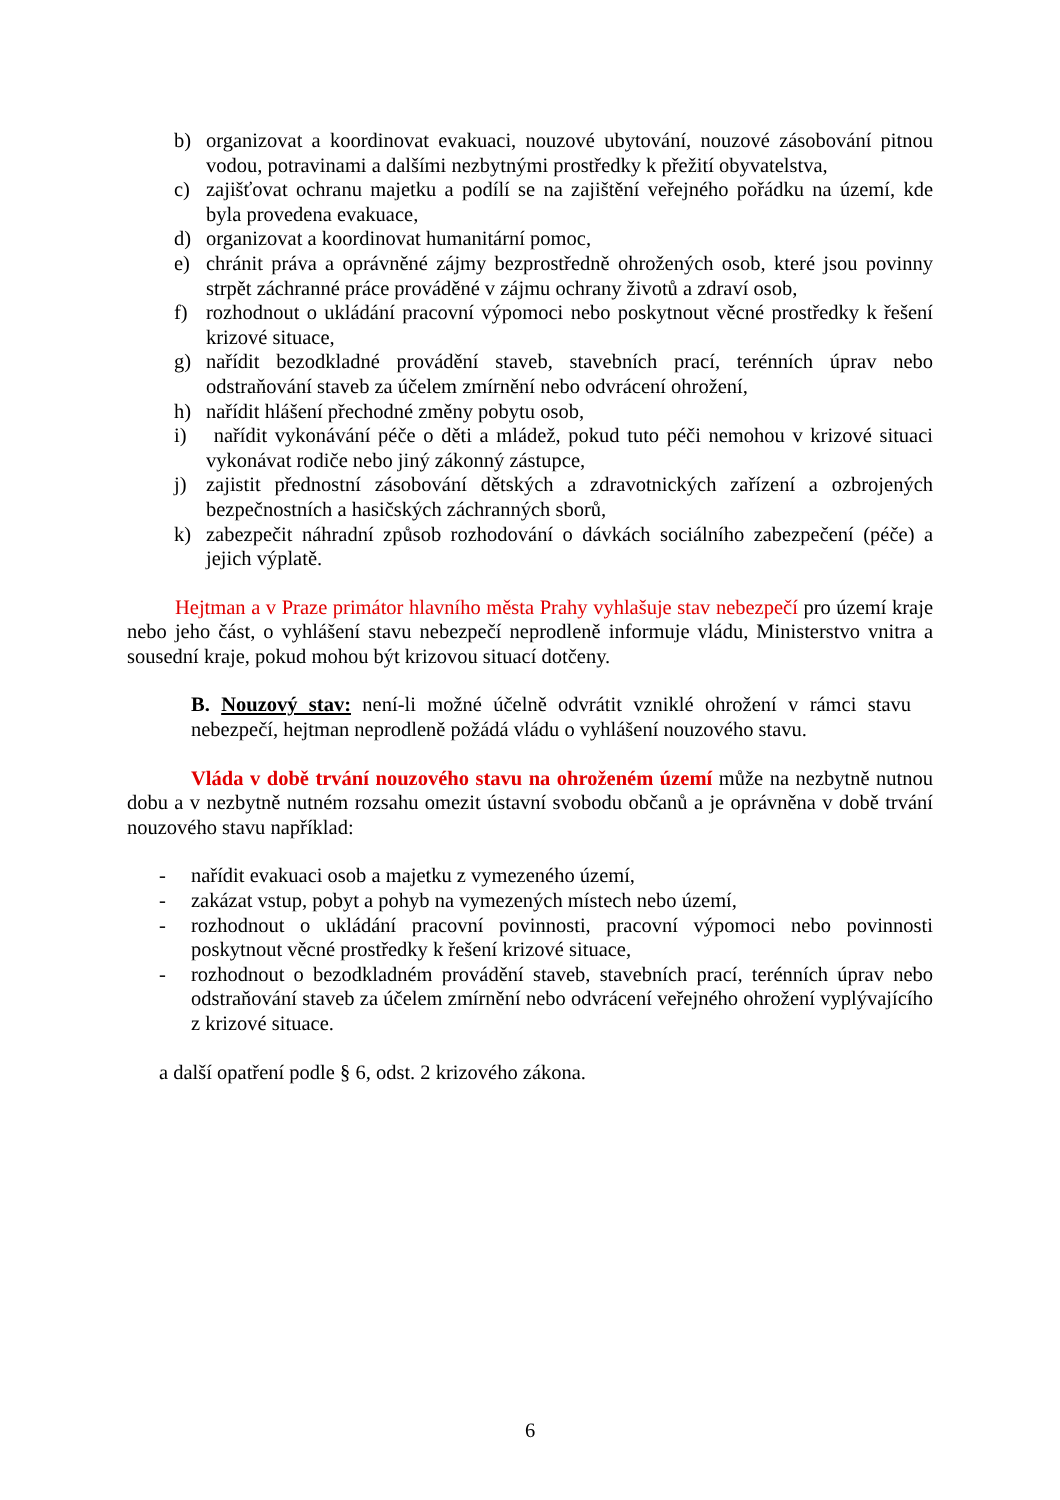b) organizovat a koordinovat evakuaci, nouzové ubytování, nouzové zásobování pitnou vodou, potravinami a dalšími nezbytnými prostředky k přežití obyvatelstva,
c) zajišťovat ochranu majetku a podílí se na zajištění veřejného pořádku na území, kde byla provedena evakuace,
d) organizovat a koordinovat humanitární pomoc,
e) chránit práva a oprávněné zájmy bezprostředně ohrožených osob, které jsou povinny strpět záchranné práce prováděné v zájmu ochrany životů a zdraví osob,
f) rozhodnout o ukládání pracovní výpomoci nebo poskytnout věcné prostředky k řešení krizové situace,
g) nařídit bezodkladné provádění staveb, stavebních prací, terénních úprav nebo odstraňování staveb za účelem zmírnění nebo odvrácení ohrožení,
h) nařídit hlášení přechodné změny pobytu osob,
i) nařídit vykonávání péče o děti a mládež, pokud tuto péči nemohou v krizové situaci vykonávat rodiče nebo jiný zákonný zástupce,
j) zajistit přednostní zásobování dětských a zdravotnických zařízení a ozbrojených bezpečnostních a hasičských záchranných sborů,
k) zabezpečit náhradní způsob rozhodování o dávkách sociálního zabezpečení (péče) a jejich výplatě.
Hejtman a v Praze primátor hlavního města Prahy vyhlašuje stav nebezpečí pro území kraje nebo jeho část, o vyhlášení stavu nebezpečí neprodleně informuje vládu, Ministerstvo vnitra a sousední kraje, pokud mohou být krizovou situací dotčeny.
B. Nouzový stav: není-li možné účelně odvrátit vzniklé ohrožení v rámci stavu nebezpečí, hejtman neprodleně požádá vládu o vyhlášení nouzového stavu.
Vláda v době trvání nouzového stavu na ohroženém území může na nezbytně nutnou dobu a v nezbytně nutném rozsahu omezit ústavní svobodu občanů a je oprávněna v době trvání nouzového stavu například:
- nařídit evakuaci osob a majetku z vymezeného území,
- zakázat vstup, pobyt a pohyb na vymezených místech nebo území,
- rozhodnout o ukládání pracovní povinnosti, pracovní výpomoci nebo povinnosti poskytnout věcné prostředky k řešení krizové situace,
- rozhodnout o bezodkladném provádění staveb, stavebních prací, terénních úprav nebo odstraňování staveb za účelem zmírnění nebo odvrácení veřejného ohrožení vyplývajícího z krizové situace.
a další opatření podle § 6, odst. 2 krizového zákona.
6